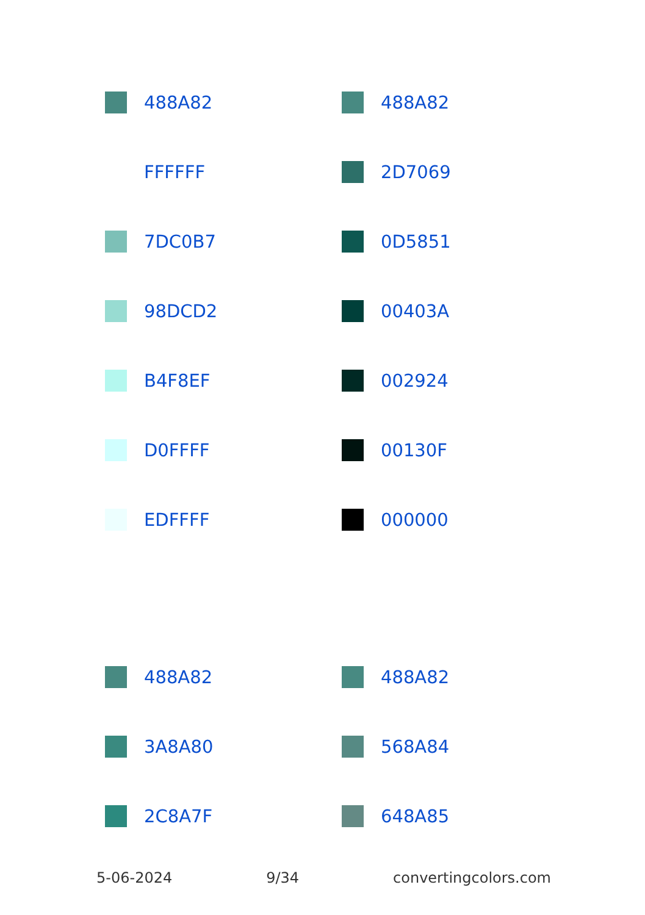488A82
488A82
FFFFFF
2D7069
7DC0B7
0D5851
98DCD2
00403A
B4F8EF
002924
D0FFFF
00130F
EDFFFF
000000
488A82
488A82
3A8A80
568A84
2C8A7F
648A85
5-06-2024 9/34 convertingcolors.com